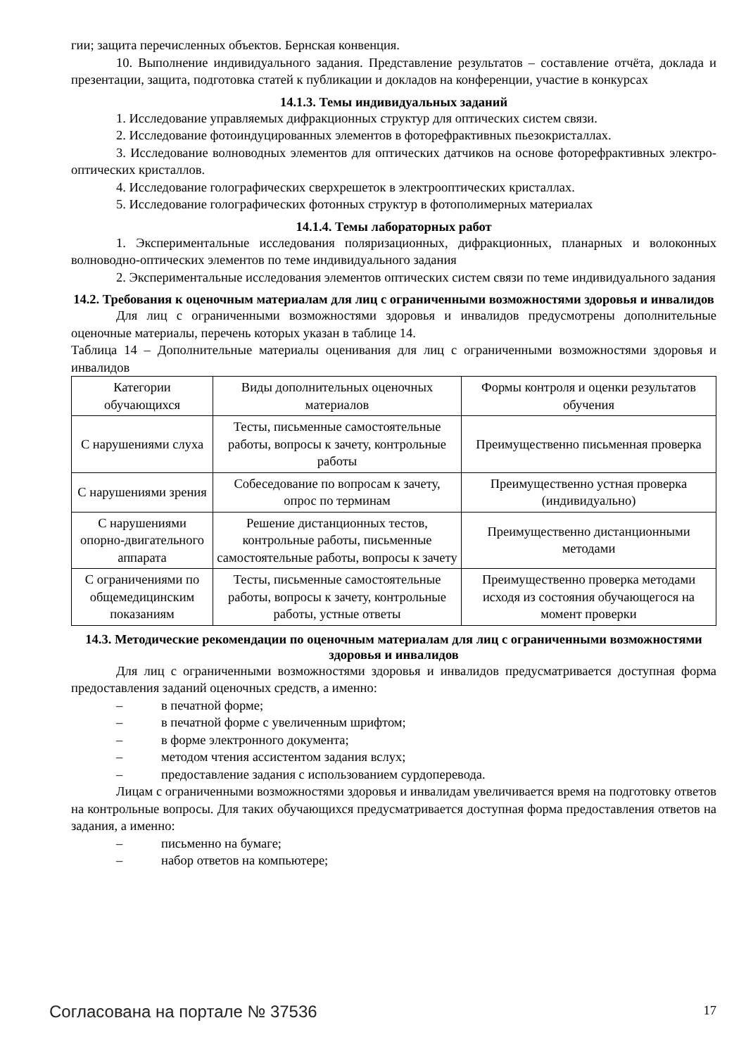гии; защита перечисленных объектов. Бернская конвенция.
10. Выполнение индивидуального задания. Представление результатов – составление отчёта, доклада и презентации, защита, подготовка статей к публикации и докладов на конференции, участие в конкурсах
14.1.3. Темы индивидуальных заданий
1. Исследование управляемых дифракционных структур для оптических систем связи.
2. Исследование фотоиндуцированных элементов в фоторефрактивных пьезокристаллах.
3. Исследование волноводных элементов для оптических датчиков на основе фоторефрактивных электро-оптических кристаллов.
4. Исследование голографических сверхрешеток в электрооптических кристаллах.
5. Исследование голографических фотонных структур в фотополимерных материалах
14.1.4. Темы лабораторных работ
1. Экспериментальные исследования поляризационных, дифракционных, планарных и волоконных волноводно-оптических элементов по теме индивидуального задания
2. Экспериментальные исследования элементов оптических систем связи по теме индивидуального задания
14.2. Требования к оценочным материалам для лиц с ограниченными возможностями здоровья и инвалидов
Для лиц с ограниченными возможностями здоровья и инвалидов предусмотрены дополнительные оценочные материалы, перечень которых указан в таблице 14.
Таблица 14 – Дополнительные материалы оценивания для лиц с ограниченными возможностями здоровья и инвалидов
| Категории обучающихся | Виды дополнительных оценочных материалов | Формы контроля и оценки результатов обучения |
| С нарушениями слуха | Тесты, письменные самостоятельные работы, вопросы к зачету, контрольные работы | Преимущественно письменная проверка |
| С нарушениями зрения | Собеседование по вопросам к зачету, опрос по терминам | Преимущественно устная проверка (индивидуально) |
| С нарушениями опорно-двигательного аппарата | Решение дистанционных тестов, контрольные работы, письменные самостоятельные работы, вопросы к зачету | Преимущественно дистанционными методами |
| С ограничениями по общемедицинским показаниям | Тесты, письменные самостоятельные работы, вопросы к зачету, контрольные работы, устные ответы | Преимущественно проверка методами исходя из состояния обучающегося на момент проверки |
14.3. Методические рекомендации по оценочным материалам для лиц с ограниченными возможностями здоровья и инвалидов
Для лиц с ограниченными возможностями здоровья и инвалидов предусматривается доступная форма предоставления заданий оценочных средств, а именно:
– в печатной форме;
– в печатной форме с увеличенным шрифтом;
– в форме электронного документа;
– методом чтения ассистентом задания вслух;
– предоставление задания с использованием сурдоперевода.
Лицам с ограниченными возможностями здоровья и инвалидам увеличивается время на подготовку ответов на контрольные вопросы. Для таких обучающихся предусматривается доступная форма предоставления ответов на задания, а именно:
– письменно на бумаге;
– набор ответов на компьютере;
Согласована на портале № 37536 17